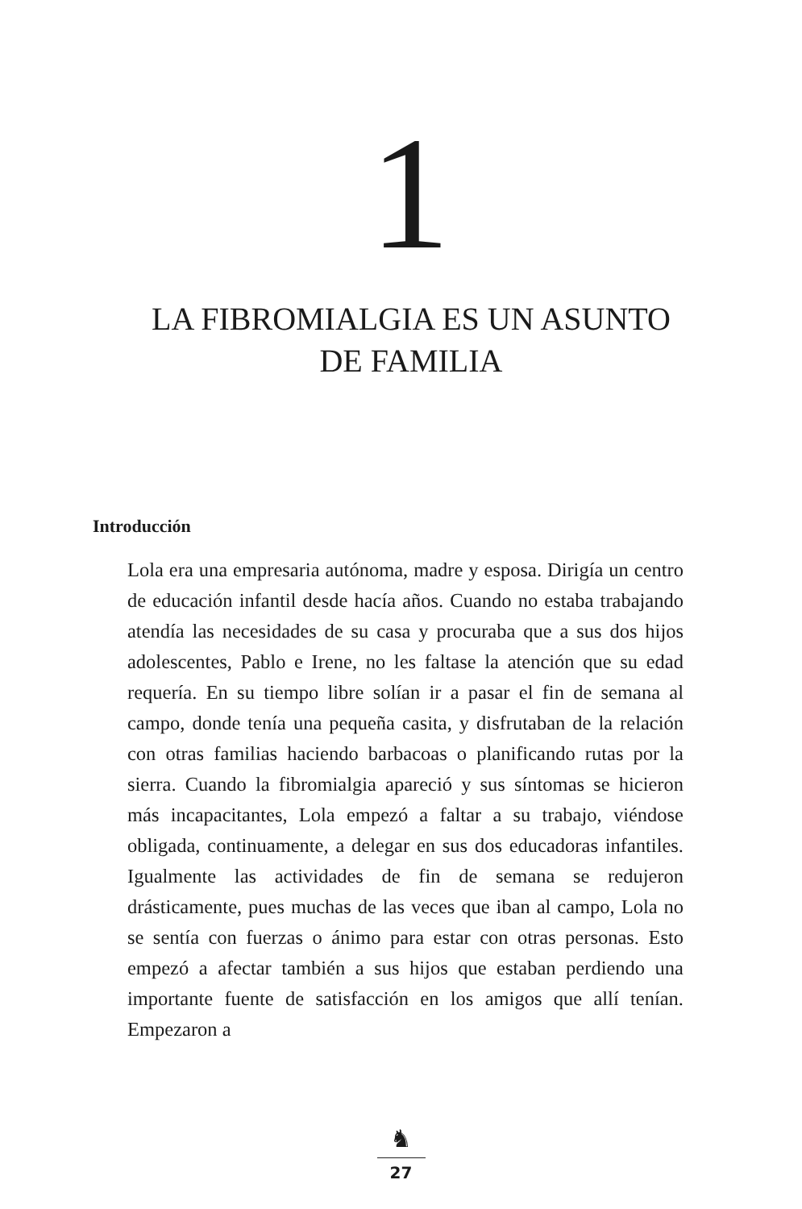1
LA FIBROMIALGIA ES UN ASUNTO DE FAMILIA
Introducción
Lola era una empresaria autónoma, madre y esposa. Dirigía un centro de educación infantil desde hacía años. Cuando no estaba trabajando atendía las necesidades de su casa y procuraba que a sus dos hijos adolescentes, Pablo e Irene, no les faltase la atención que su edad requería. En su tiempo libre solían ir a pasar el fin de semana al campo, donde tenía una pequeña casita, y disfrutaban de la relación con otras familias haciendo barbacoas o planificando rutas por la sierra. Cuando la fibromialgia apareció y sus síntomas se hicieron más incapacitantes, Lola empezó a faltar a su trabajo, viéndose obligada, continuamente, a delegar en sus dos educadoras infantiles. Igualmente las actividades de fin de semana se redujeron drásticamente, pues muchas de las veces que iban al campo, Lola no se sentía con fuerzas o ánimo para estar con otras personas. Esto empezó a afectar también a sus hijos que estaban perdiendo una importante fuente de satisfacción en los amigos que allí tenían. Empezaron a
♞
27